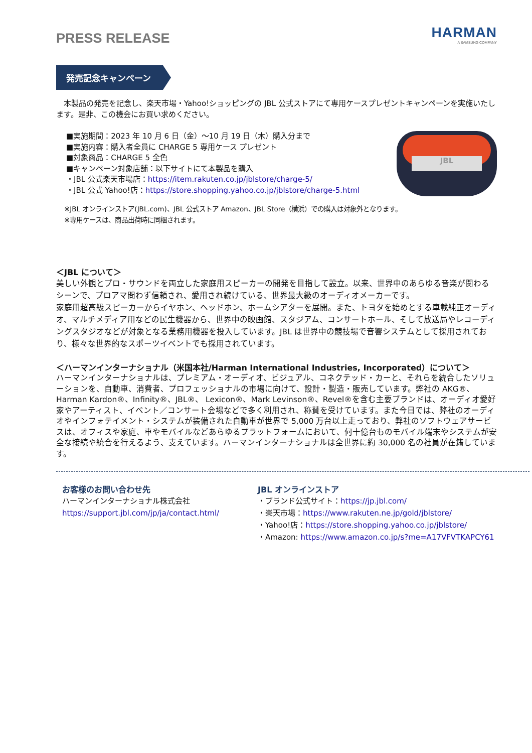PRESS RELEASE
HARMAN
A SAMSUNG COMPANY
発売記念キャンペーン
本製品の発売を記念し、楽天市場・Yahoo!ショッピングの JBL 公式ストアにて専用ケースプレゼントキャンペーンを実施いたします。是非、この機会にお買い求めください。
■実施期間：2023 年 10 月 6 日（金）～10 月 19 日（木）購入分まで
■実施内容：購入者全員に CHARGE 5 専用ケース プレゼント
■対象商品：CHARGE 5 全色
■キャンペーン対象店舗：以下サイトにて本製品を購入
・JBL 公式楽天市場店：https://item.rakuten.co.jp/jblstore/charge-5/
・JBL 公式 Yahoo!店：https://store.shopping.yahoo.co.jp/jblstore/charge-5.html
JBL
※JBL オンラインストア(JBL.com)、JBL 公式ストア Amazon、JBL Store（横浜）での購入は対象外となります。
※専用ケースは、商品出荷時に同梱されます。
＜JBL について＞
美しい外観とプロ・サウンドを両立した家庭用スピーカーの開発を目指して設立。以来、世界中のあらゆる音楽が関わるシーンで、プロアマ問わず信頼され、愛用され続けている、世界最大級のオーディオメーカーです。
家庭用超高級スピーカーからイヤホン、ヘッドホン、ホームシアターを展開。また、トヨタを始めとする車載純正オーディオ、マルチメディア用などの民生機器から、世界中の映画館、スタジアム、コンサートホール、そして放送局やレコーディングスタジオなどが対象となる業務用機器を投入しています。JBL は世界中の競技場で音響システムとして採用されており、様々な世界的なスポーツイベントでも採用されています。
＜ハーマンインターナショナル（米国本社/Harman International Industries, Incorporated）について＞
ハーマンインターナショナルは、プレミアム・オーディオ、ビジュアル、コネクテッド・カーと、それらを統合したソリューションを、自動車、消費者、プロフェッショナルの市場に向けて、設計・製造・販売しています。弊社の AKG®、Harman Kardon®、Infinity®、JBL®、 Lexicon®、Mark Levinson®、Revel®を含む主要ブランドは、オーディオ愛好家やアーティスト、イベント／コンサート会場などで多く利用され、称賛を受けています。また今日では、弊社のオーディオやインフォテイメント・システムが装備された自動車が世界で 5,000 万台以上走っており、弊社のソフトウェアサービスは、オフィスや家庭、車やモバイルなどあらゆるプラットフォームにおいて、何十億台ものモバイル端末やシステムが安全な接続や統合を行えるよう、支えています。ハーマンインターナショナルは全世界に約 30,000 名の社員が在籍しています。
お客様のお問い合わせ先
ハーマンインターナショナル株式会社
https://support.jbl.com/jp/ja/contact.html/
JBL オンラインストア
・ブランド公式サイト：https://jp.jbl.com/
・楽天市場：https://www.rakuten.ne.jp/gold/jblstore/
・Yahoo!店：https://store.shopping.yahoo.co.jp/jblstore/
・Amazon: https://www.amazon.co.jp/s?me=A17VFVTKAPCY61